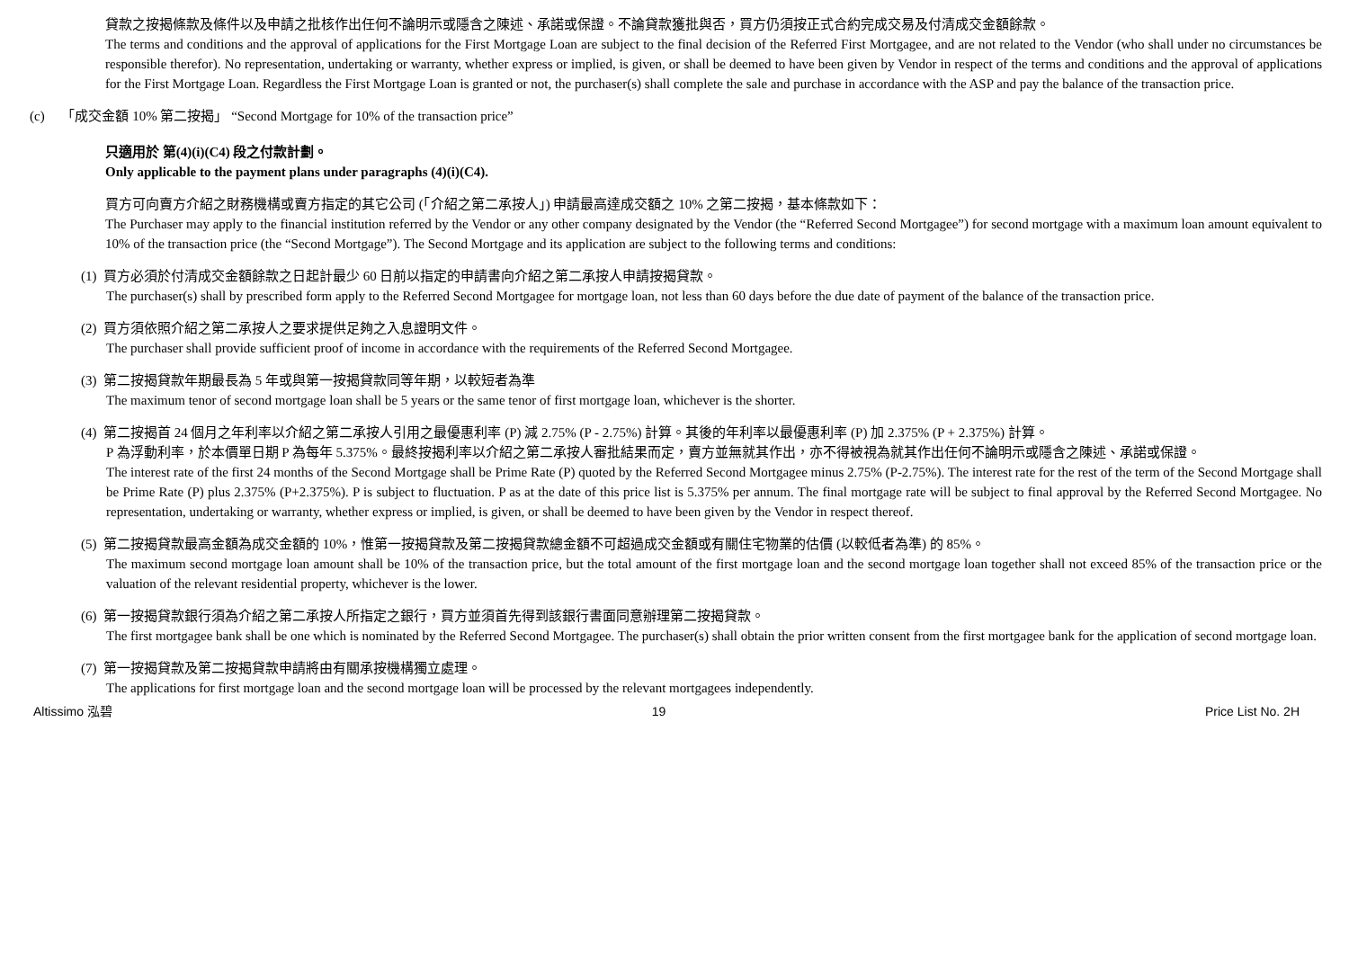貸款之按揭條款及條件以及申請之批核作出任何不論明示或隱含之陳述、承諾或保證。不論貸款獲批與否，買方仍須按正式合約完成交易及付清成交金額餘款。
The terms and conditions and the approval of applications for the First Mortgage Loan are subject to the final decision of the Referred First Mortgagee, and are not related to the Vendor (who shall under no circumstances be responsible therefor). No representation, undertaking or warranty, whether express or implied, is given, or shall be deemed to have been given by Vendor in respect of the terms and conditions and the approval of applications for the First Mortgage Loan. Regardless the First Mortgage Loan is granted or not, the purchaser(s) shall complete the sale and purchase in accordance with the ASP and pay the balance of the transaction price.
(c) 「成交金額 10% 第二按揭」 “Second Mortgage for 10% of the transaction price”
只適用於 第(4)(i)(C4) 段之付款計劃。
Only applicable to the payment plans under paragraphs (4)(i)(C4).
買方可向賣方介紹之財務機構或賣方指定的其它公司 (「介紹之第二承按人」) 申請最高達成交額之 10% 之第二按揭，基本條款如下：
The Purchaser may apply to the financial institution referred by the Vendor or any other company designated by the Vendor (the “Referred Second Mortgagee”) for second mortgage with a maximum loan amount equivalent to 10% of the transaction price (the “Second Mortgage”). The Second Mortgage and its application are subject to the following terms and conditions:
(1) 買方必須於付清成交金額餘款之日起計最少 60 日前以指定的申請書向介紹之第二承按人申請按揭貸款。
The purchaser(s) shall by prescribed form apply to the Referred Second Mortgagee for mortgage loan, not less than 60 days before the due date of payment of the balance of the transaction price.
(2) 買方須依照介紹之第二承按人之要求提供足夠之入息證明文件。
The purchaser shall provide sufficient proof of income in accordance with the requirements of the Referred Second Mortgagee.
(3) 第二按揭貸款年期最長為 5 年或與第一按揭貸款同等年期，以較短者為準
The maximum tenor of second mortgage loan shall be 5 years or the same tenor of first mortgage loan, whichever is the shorter.
(4) 第二按揭首 24 個月之年利率以介紹之第二承按人引用之最優惠利率 (P) 減 2.75% (P - 2.75%) 計算。其後的年利率以最優惠利率 (P) 加 2.375% (P + 2.375%) 計算。
P 為浮動利率，於本價單日期 P 為每年 5.375%。最終按揭利率以介紹之第二承按人審批結果而定，賣方並無就其作出，亦不得被視為就其作出任何不論明示或隱含之陳述、承諾或保證。
The interest rate of the first 24 months of the Second Mortgage shall be Prime Rate (P) quoted by the Referred Second Mortgagee minus 2.75% (P-2.75%). The interest rate for the rest of the term of the Second Mortgage shall be Prime Rate (P) plus 2.375% (P+2.375%). P is subject to fluctuation. P as at the date of this price list is 5.375% per annum. The final mortgage rate will be subject to final approval by the Referred Second Mortgagee. No representation, undertaking or warranty, whether express or implied, is given, or shall be deemed to have been given by the Vendor in respect thereof.
(5) 第二按揭貸款最高金額為成交金額的 10%，惟第一按揭貸款及第二按揭貸款總金額不可超過成交金額或有關住宅物業的估價 (以較低者為準) 的 85%。
The maximum second mortgage loan amount shall be 10% of the transaction price, but the total amount of the first mortgage loan and the second mortgage loan together shall not exceed 85% of the transaction price or the valuation of the relevant residential property, whichever is the lower.
(6) 第一按揭貸款銀行須為介紹之第二承按人所指定之銀行，買方並須首先得到該銀行書面同意辦理第二按揭貸款。
The first mortgagee bank shall be one which is nominated by the Referred Second Mortgagee. The purchaser(s) shall obtain the prior written consent from the first mortgagee bank for the application of second mortgage loan.
(7) 第一按揭貸款及第二按揭貸款申請將由有關承按機構獨立處理。
The applications for first mortgage loan and the second mortgage loan will be processed by the relevant mortgagees independently.
Altissimo 泓碧 19 Price List No. 2H